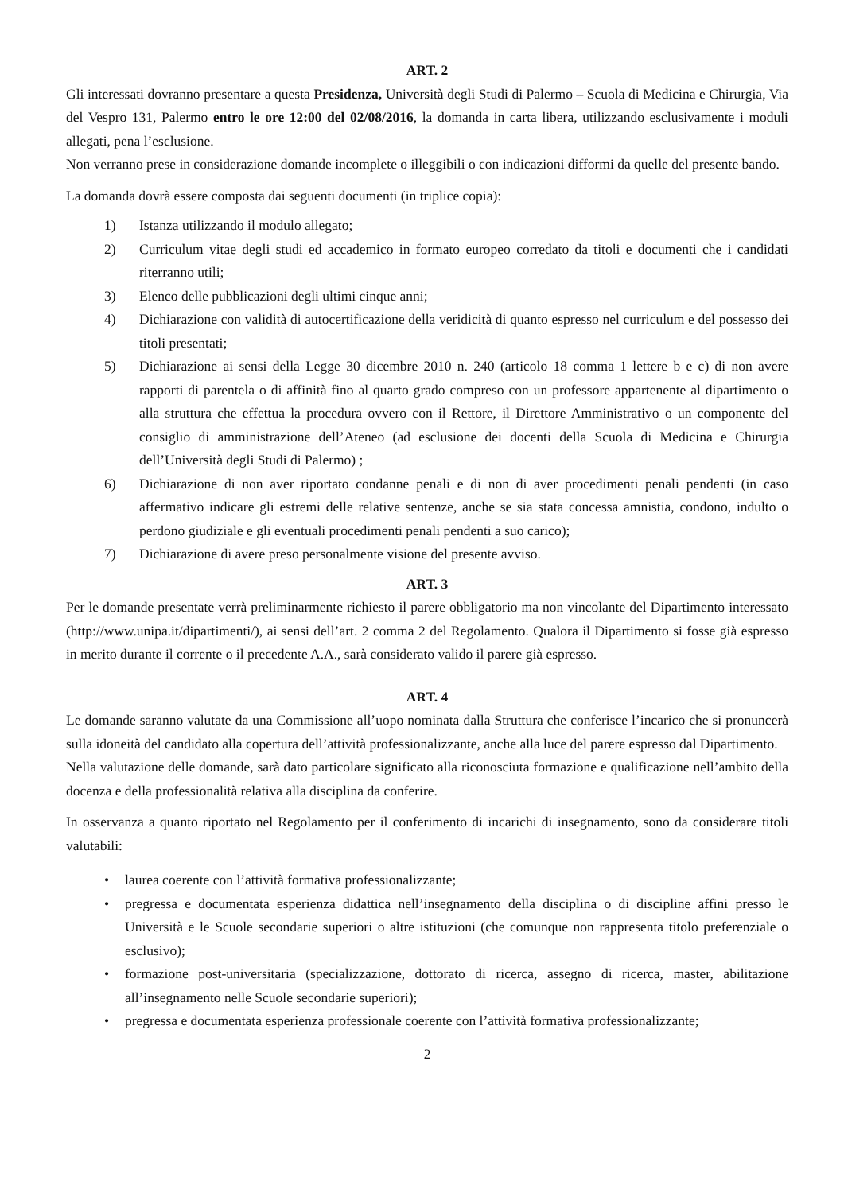ART. 2
Gli interessati dovranno presentare a questa Presidenza, Università degli Studi di Palermo – Scuola di Medicina e Chirurgia, Via del Vespro 131, Palermo entro le ore 12:00 del 02/08/2016, la domanda in carta libera, utilizzando esclusivamente i moduli allegati, pena l’esclusione.
Non verranno prese in considerazione domande incomplete o illeggibili o con indicazioni difformi da quelle del presente bando.
La domanda dovrà essere composta dai seguenti documenti (in triplice copia):
1) Istanza utilizzando il modulo allegato;
2) Curriculum vitae degli studi ed accademico in formato europeo corredato da titoli e documenti che i candidati riterranno utili;
3) Elenco delle pubblicazioni degli ultimi cinque anni;
4) Dichiarazione con validità di autocertificazione della veridicità di quanto espresso nel curriculum e del possesso dei titoli presentati;
5) Dichiarazione ai sensi della Legge 30 dicembre 2010 n. 240 (articolo 18 comma 1 lettere b e c) di non avere rapporti di parentela o di affinità fino al quarto grado compreso con un professore appartenente al dipartimento o alla struttura che effettua la procedura ovvero con il Rettore, il Direttore Amministrativo o un componente del consiglio di amministrazione dell’Ateneo (ad esclusione dei docenti della Scuola di Medicina e Chirurgia dell’Università degli Studi di Palermo) ;
6) Dichiarazione di non aver riportato condanne penali e di non di aver procedimenti penali pendenti (in caso affermativo indicare gli estremi delle relative sentenze, anche se sia stata concessa amnistia, condono, indulto o perdono giudiziale e gli eventuali procedimenti penali pendenti a suo carico);
7) Dichiarazione di avere preso personalmente visione del presente avviso.
ART. 3
Per le domande presentate verrà preliminarmente richiesto il parere obbligatorio ma non vincolante del Dipartimento interessato (http://www.unipa.it/dipartimenti/), ai sensi dell’art. 2 comma 2 del Regolamento. Qualora il Dipartimento si fosse già espresso in merito durante il corrente o il precedente A.A., sarà considerato valido il parere già espresso.
ART. 4
Le domande saranno valutate da una Commissione all’uopo nominata dalla Struttura che conferisce l’incarico che si pronuncerà sulla idoneità del candidato alla copertura dell’attività professionalizzante, anche alla luce del parere espresso dal Dipartimento.
Nella valutazione delle domande, sarà dato particolare significato alla riconosciuta formazione e qualificazione nell’ambito della docenza e della professionalità relativa alla disciplina da conferire.
In osservanza a quanto riportato nel Regolamento per il conferimento di incarichi di insegnamento, sono da considerare titoli valutabili:
• laurea coerente con l’attività formativa professionalizzante;
• pregressa e documentata esperienza didattica nell’insegnamento della disciplina o di discipline affini presso le Università e le Scuole secondarie superiori o altre istituzioni (che comunque non rappresenta titolo preferenziale o esclusivo);
• formazione post-universitaria (specializzazione, dottorato di ricerca, assegno di ricerca, master, abilitazione all’insegnamento nelle Scuole secondarie superiori);
• pregressa e documentata esperienza professionale coerente con l’attività formativa professionalizzante;
2